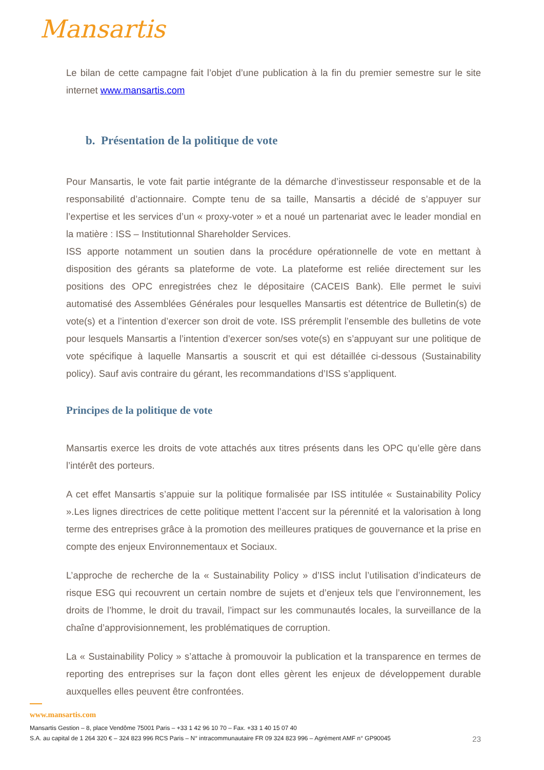Mansartis
Le bilan de cette campagne fait l’objet d’une publication à la fin du premier semestre sur le site internet www.mansartis.com
b. Présentation de la politique de vote
Pour Mansartis, le vote fait partie intégrante de la démarche d’investisseur responsable et de la responsabilité d’actionnaire. Compte tenu de sa taille, Mansartis a décidé de s’appuyer sur l’expertise et les services d’un « proxy-voter » et a noué un partenariat avec le leader mondial en la matière : ISS – Institutionnal Shareholder Services.
ISS apporte notamment un soutien dans la procédure opérationnelle de vote en mettant à disposition des gérants sa plateforme de vote. La plateforme est reliée directement sur les positions des OPC enregistrées chez le dépositaire (CACEIS Bank). Elle permet le suivi automatisé des Assemblées Générales pour lesquelles Mansartis est détentrice de Bulletin(s) de vote(s) et a l’intention d’exercer son droit de vote. ISS préremplit l’ensemble des bulletins de vote pour lesquels Mansartis a l’intention d’exercer son/ses vote(s) en s’appuyant sur une politique de vote spécifique à laquelle Mansartis a souscrit et qui est détaillée ci-dessous (Sustainability policy). Sauf avis contraire du gérant, les recommandations d’ISS s’appliquent.
Principes de la politique de vote
Mansartis exerce les droits de vote attachés aux titres présents dans les OPC qu’elle gère dans l’intérêt des porteurs.
A cet effet Mansartis s’appuie sur la politique formalisée par ISS intitulée « Sustainability Policy ».Les lignes directrices de cette politique mettent l’accent sur la pérennité et la valorisation à long terme des entreprises grâce à la promotion des meilleures pratiques de gouvernance et la prise en compte des enjeux Environnementaux et Sociaux.
L’approche de recherche de la « Sustainability Policy » d’ISS inclut l’utilisation d’indicateurs de risque ESG qui recouvrent un certain nombre de sujets et d’enjeux tels que l’environnement, les droits de l’homme, le droit du travail, l’impact sur les communautés locales, la surveillance de la chaîne d’approvisionnement, les problématiques de corruption.
La « Sustainability Policy » s’attache à promouvoir la publication et la transparence en termes de reporting des entreprises sur la façon dont elles gèrent les enjeux de développement durable auxquelles elles peuvent être confrontées.
www.mansartis.com
Mansartis Gestion – 8, place Vendôme 75001 Paris – +33 1 42 96 10 70 – Fax. +33 1 40 15 07 40
S.A. au capital de 1 264 320 € – 324 823 996 RCS Paris – N° intracommunautaire FR 09 324 823 996 – Agrément AMF n° GP90045 23